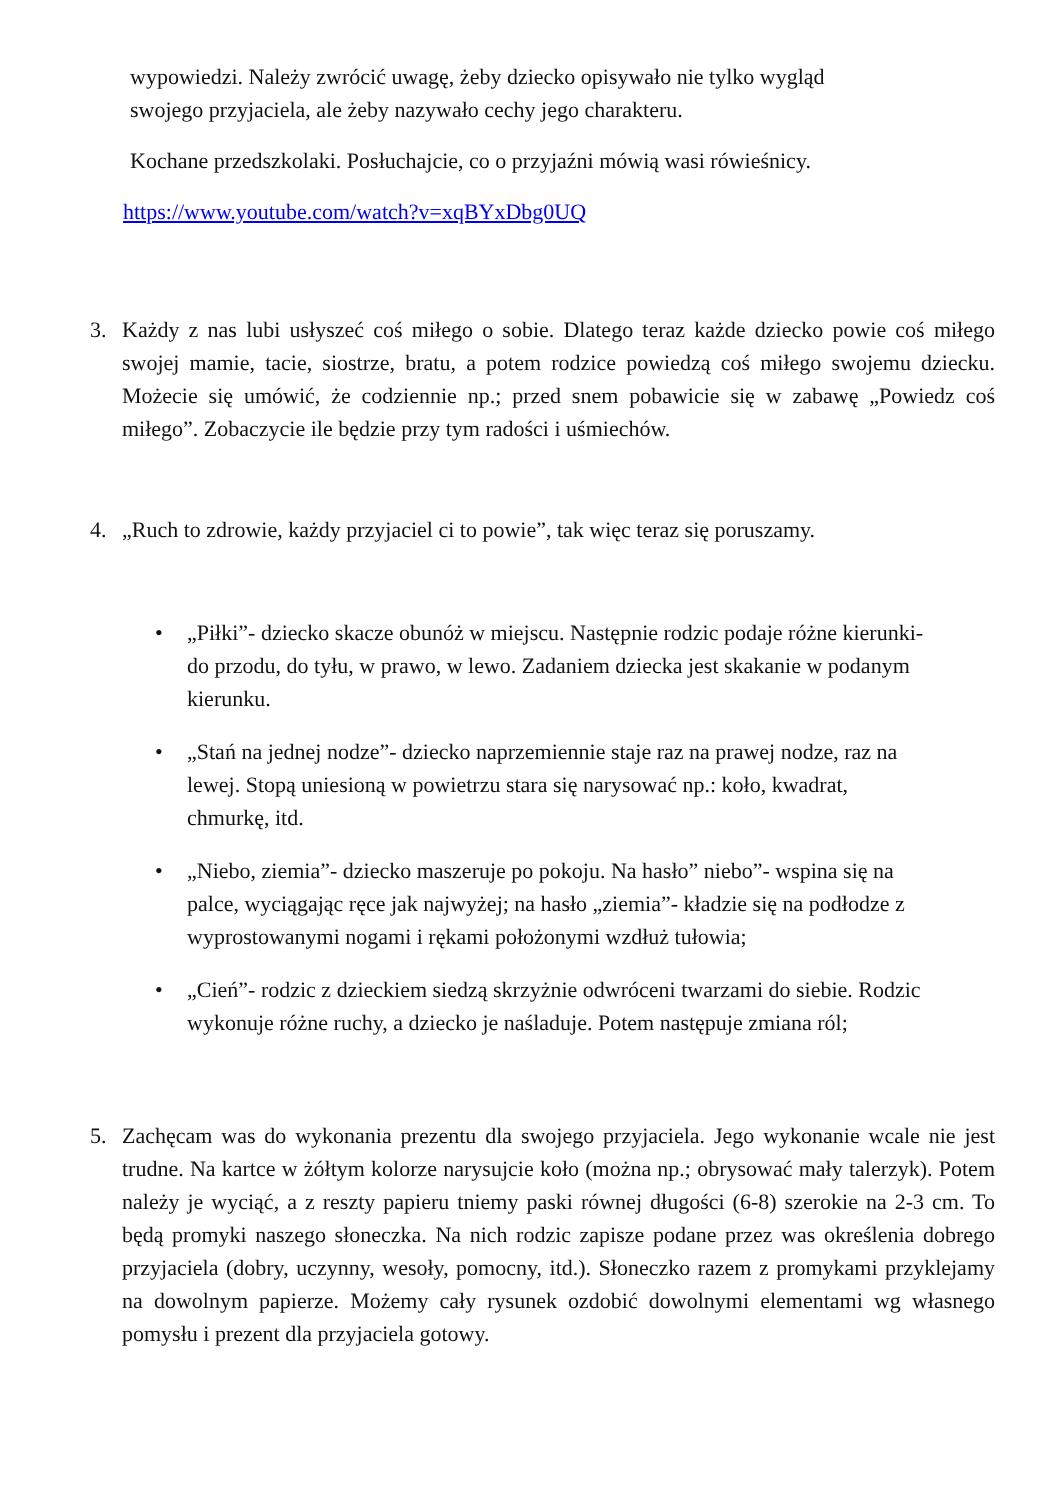wypowiedzi. Należy zwrócić uwagę, żeby dziecko opisywało nie tylko wygląd
swojego przyjaciela, ale żeby nazywało cechy jego charakteru.
Kochane przedszkolaki. Posłuchajcie, co o przyjaźni mówią wasi rówieśnicy.
https://www.youtube.com/watch?v=xqBYxDbg0UQ
3. Każdy z nas lubi usłyszeć coś miłego o sobie. Dlatego teraz każde dziecko powie coś miłego swojej mamie, tacie, siostrze, bratu, a potem rodzice powiedzą coś miłego swojemu dziecku. Możecie się umówić, że codziennie np.; przed snem pobawicie się w zabawę „Powiedz coś miłego”. Zobaczycie ile będzie przy tym radości i uśmiechów.
4. „Ruch to zdrowie, każdy przyjaciel ci to powie”, tak więc teraz się poruszamy.
• „Piłki”- dziecko skacze obunóż w miejscu. Następnie rodzic podaje różne kierunki- do przodu, do tyłu, w prawo, w lewo. Zadaniem dziecka jest skakanie w podanym kierunku.
• „Stań na jednej nodze”- dziecko naprzemiennie staje raz na prawej nodze, raz na lewej. Stopą uniesioną w powietrzu stara się narysować np.: koło, kwadrat, chmurkę, itd.
• „Niebo, ziemia”- dziecko maszeruje po pokoju. Na hasło” niebo”- wspina się na palce, wyciągając ręce jak najwyżej; na hasło „ziemia”- kładzie się na podłodze z wyprostowanymi nogami i rękami położonymi wzdłuż tułowia;
• „Cień”- rodzic z dzieckiem siedzą skrzyżnie odwróceni twarzami do siebie. Rodzic wykonuje różne ruchy, a dziecko je naśladuje. Potem następuje zmiana ról;
5. Zachęcam was do wykonania prezentu dla swojego przyjaciela. Jego wykonanie wcale nie jest trudne. Na kartce w żółtym kolorze narysujcie koło (można np.; obrysować mały talerzyk). Potem należy je wyciąć, a z reszty papieru tniemy paski równej długości (6-8) szerokie na 2-3 cm. To będą promyki naszego słoneczka. Na nich rodzic zapisze podane przez was określenia dobrego przyjaciela (dobry, uczynny, wesoły, pomocny, itd.). Słoneczko razem z promykami przyklejamy na dowolnym papierze. Możemy cały rysunek ozdobić dowolnymi elementami wg własnego pomysłu i prezent dla przyjaciela gotowy.